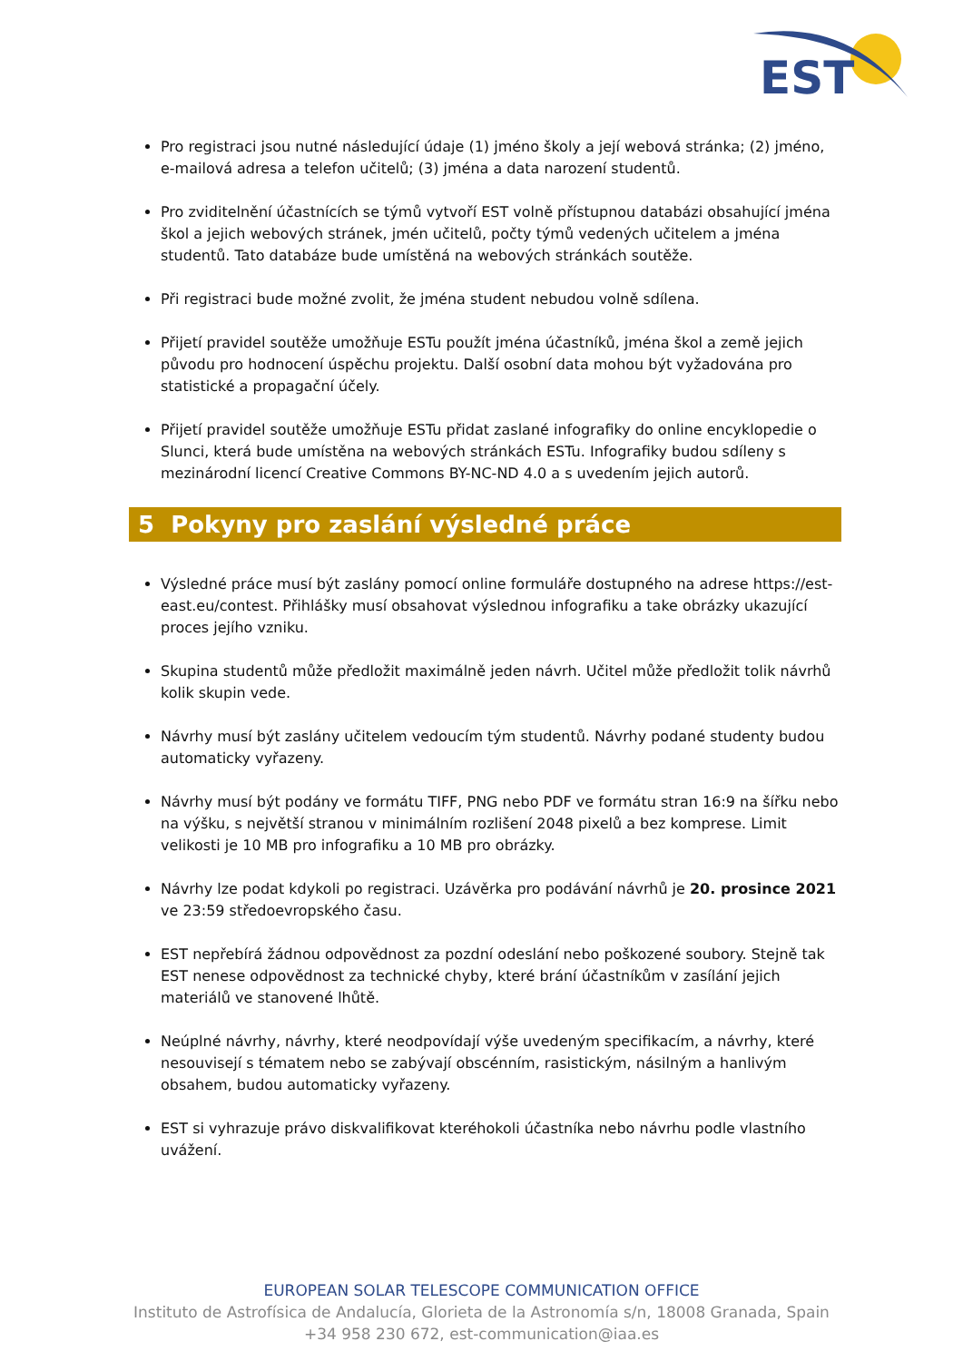EST
Pro registraci jsou nutné následující údaje (1) jméno školy a její webová stránka; (2) jméno, e-mailová adresa a telefon učitelů; (3) jména a data narození studentů.
Pro zviditelnění účastnících se týmů vytvoří EST volně přístupnou databázi obsahující jména škol a jejich webových stránek, jmén učitelů, počty týmů vedených učitelem a jména studentů. Tato databáze bude umístěná na webových stránkách soutěže.
Při registraci bude možné zvolit, že jména student nebudou volně sdílena.
Přijetí pravidel soutěže umožňuje ESTu použít jména účastníků, jména škol a země jejich původu pro hodnocení úspěchu projektu. Další osobní data mohou být vyžadována pro statistické a propagační účely.
Přijetí pravidel soutěže umožňuje ESTu přidat zaslané infografiky do online encyklopedie o Slunci, která bude umístěna na webových stránkách ESTu. Infografiky budou sdíleny s mezinárodní licencí Creative Commons BY-NC-ND 4.0 a s uvedením jejich autorů.
5 Pokyny pro zaslání výsledné práce
Výsledné práce musí být zaslány pomocí online formuláře dostupného na adrese https://est-east.eu/contest. Přihlášky musí obsahovat výslednou infografiku a take obrázky ukazující proces jejího vzniku.
Skupina studentů může předložit maximálně jeden návrh. Učitel může předložit tolik návrhů kolik skupin vede.
Návrhy musí být zaslány učitelem vedoucím tým studentů. Návrhy podané studenty budou automaticky vyřazeny.
Návrhy musí být podány ve formátu TIFF, PNG nebo PDF ve formátu stran 16:9 na šířku nebo na výšku, s největší stranou v minimálním rozlišení 2048 pixelů a bez komprese. Limit velikosti je 10 MB pro infografiku a 10 MB pro obrázky.
Návrhy lze podat kdykoli po registraci. Uzávěrka pro podávání návrhů je 20. prosince 2021 ve 23:59 středoevropského času.
EST nepřebírá žádnou odpovědnost za pozdní odeslání nebo poškozené soubory. Stejně tak EST nenese odpovědnost za technické chyby, které brání účastníkům v zasílání jejich materiálů ve stanovené lhůtě.
Neúplné návrhy, návrhy, které neodpovídají výše uvedeným specifikacím, a návrhy, které nesouvisejí s tématem nebo se zabývají obscénním, rasistickým, násilným a hanlivým obsahem, budou automaticky vyřazeny.
EST si vyhrazuje právo diskvalifikovat kteréhokoli účastníka nebo návrhu podle vlastního uvážení.
EUROPEAN SOLAR TELESCOPE COMMUNICATION OFFICE
Instituto de Astrofísica de Andalucía, Glorieta de la Astronomía s/n, 18008 Granada, Spain
+34 958 230 672, est-communication@iaa.es